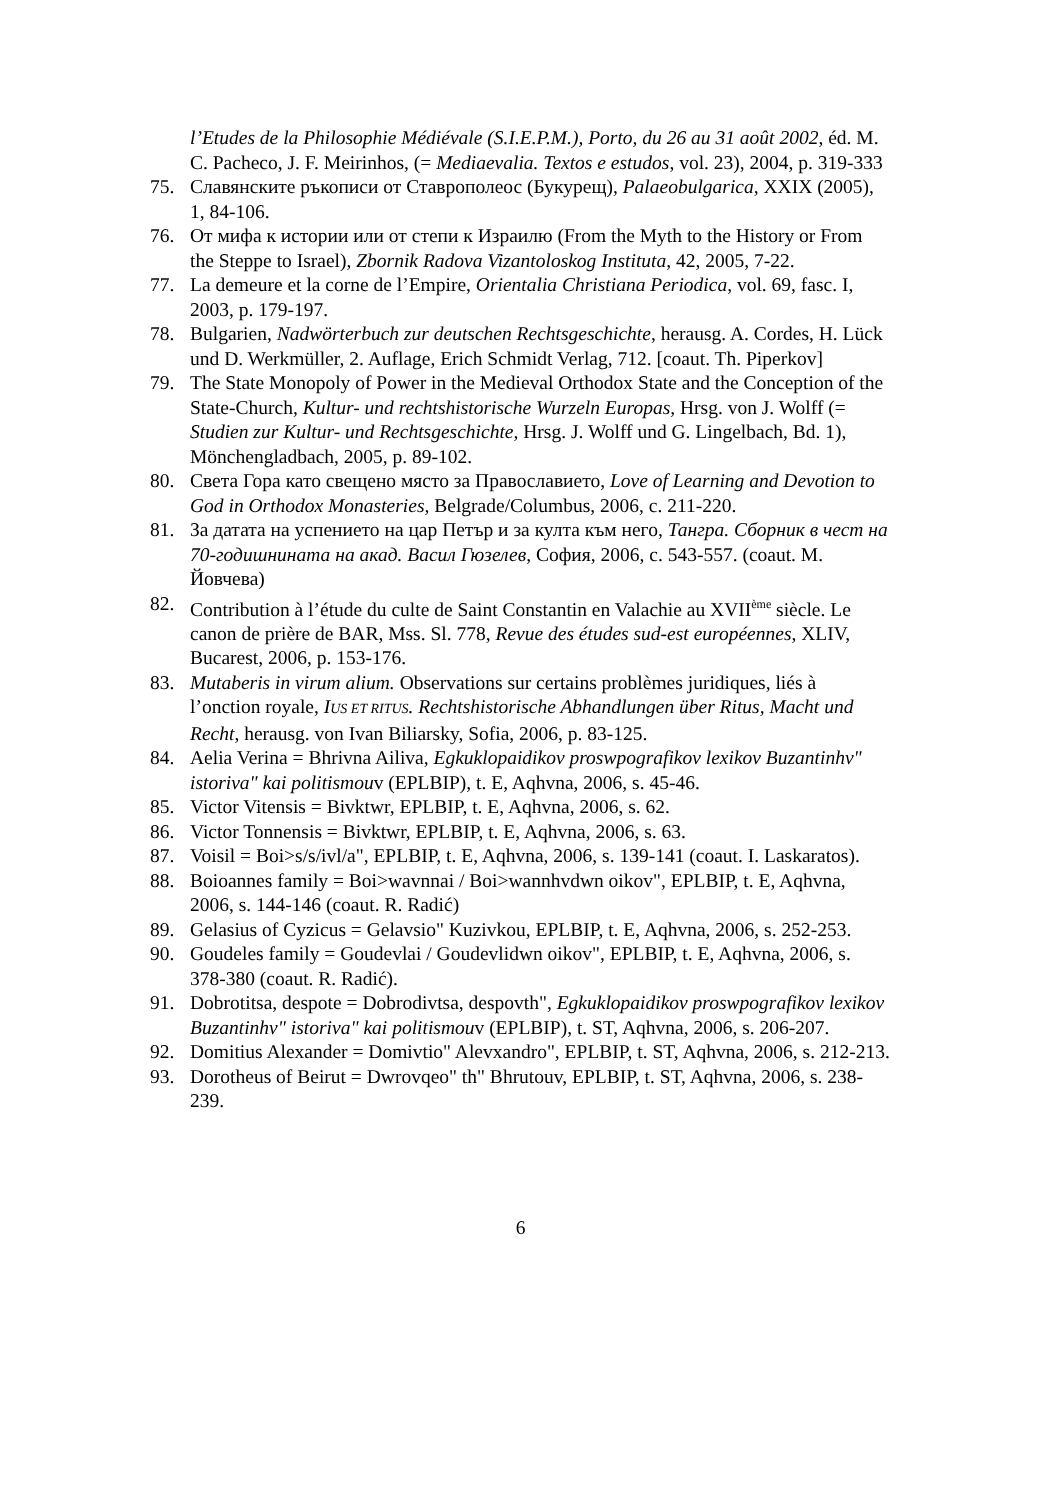l’Etudes de la Philosophie Médiévale (S.I.E.P.M.), Porto, du 26 au 31 août 2002, éd. M. C. Pacheco, J. F. Meirinhos, (= Mediaevalia. Textos e estudos, vol. 23), 2004, p. 319-333
75. Славянските ръкописи от Ставрополеос (Букурещ), Palaeobulgarica, XXIX (2005), 1, 84-106.
76. От мифа к истории или от степи к Израилю (From the Myth to the History or From the Steppe to Israel), Zbornik Radova Vizantoloskog Instituta, 42, 2005, 7-22.
77. La demeure et la corne de l’Empire, Orientalia Christiana Periodica, vol. 69, fasc. I, 2003, p. 179-197.
78. Bulgarien, Nadwörterbuch zur deutschen Rechtsgeschichte, herausg. A. Cordes, H. Lück und D. Werkmüller, 2. Auflage, Erich Schmidt Verlag, 712. [coaut. Th. Piperkov]
79. The State Monopoly of Power in the Medieval Orthodox State and the Conception of the State-Church, Kultur- und rechtshistorische Wurzeln Europas, Hrsg. von J. Wolff (= Studien zur Kultur- und Rechtsgeschichte, Hrsg. J. Wolff und G. Lingelbach, Bd. 1), Mönchengladbach, 2005, p. 89-102.
80. Света Гора като свещено място за Православието, Love of Learning and Devotion to God in Orthodox Monasteries, Belgrade/Columbus, 2006, c. 211-220.
81. За датата на успението на цар Петър и за култа към него, Тангра. Сборник в чест на 70-годишнината на акад. Васил Гюзелев, София, 2006, с. 543-557. (coaut. М. Йовчева)
82. Contribution à l’étude du culte de Saint Constantin en Valachie au XVII<sup>ème</sup> siècle. Le canon de prière de BAR, Mss. Sl. 778, Revue des études sud-est européennes, XLIV, Bucarest, 2006, p. 153-176.
83. Mutaberis in virum alium. Observations sur certains problèmes juridiques, liés à l’onction royale, IUS ET RITUS. Rechtshistorische Abhandlungen über Ritus, Macht und Recht, herausg. von Ivan Biliarsky, Sofia, 2006, p. 83-125.
84. Aelia Verina = Bhrivna Ailiva, Egkuklopaidikov proswpografikov lexikov Buzantinhv" istoriva" kai politismouv (EPLBIP), t. E, Aqhvna, 2006, s. 45-46.
85. Victor Vitensis = Bivktwr, EPLBIP, t. E, Aqhvna, 2006, s. 62.
86. Victor Tonnensis = Bivktwr, EPLBIP, t. E, Aqhvna, 2006, s. 63.
87. Voisil = Boi>s/s/ivl/a", EPLBIP, t. E, Aqhvna, 2006, s. 139-141 (coaut. I. Laskaratos).
88. Boioannes family = Boi>wavnnai / Boi>wannhvdwn oikov", EPLBIP, t. E, Aqhvna, 2006, s. 144-146 (coaut. R. Radić)
89. Gelasius of Cyzicus = Gelavsio" Kuzivkou, EPLBIP, t. E, Aqhvna, 2006, s. 252-253.
90. Goudeles family = Goudevlai / Goudevlidwn oikov", EPLBIP, t. E, Aqhvna, 2006, s. 378-380 (coaut. R. Radić).
91. Dobrotitsa, despote = Dobrodivtsa, despovth", Egkuklopaidikov proswpografikov lexikov Buzantinhv" istoriva" kai politismouv (EPLBIP), t. ST, Aqhvna, 2006, s. 206-207.
92. Domitius Alexander = Domivtio" Alevxandro", EPLBIP, t. ST, Aqhvna, 2006, s. 212-213.
93. Dorotheus of Beirut = Dwrovqeo" th" Bhrutouv, EPLBIP, t. ST, Aqhvna, 2006, s. 238-239.
6